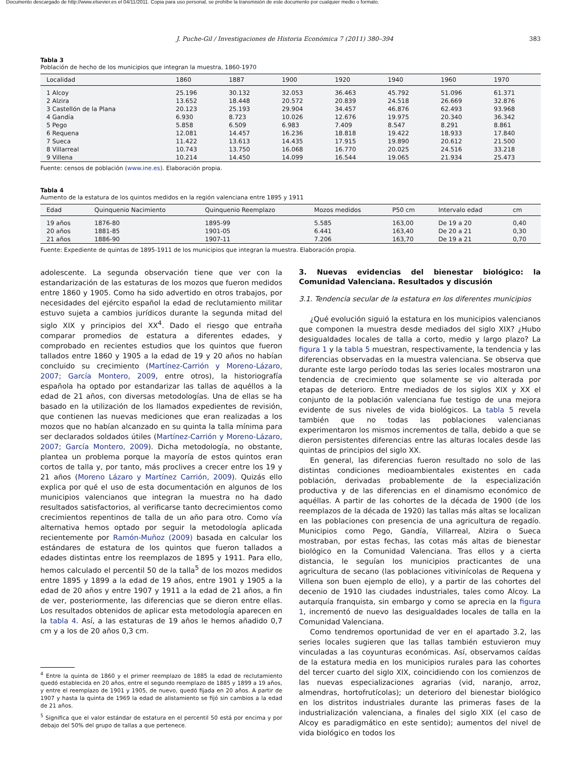Documento descargado de http://www.elsevier.es el 04/11/2011. Copia para uso personal, se prohíbe la transmisión de este documento por cualquier medio o formato.
J. Puche-Gil / Investigaciones de Historia Económica 7 (2011) 380–394 383
Tabla 3
Población de hecho de los municipios que integran la muestra, 1860-1970
| Localidad | 1860 | 1887 | 1900 | 1920 | 1940 | 1960 | 1970 |
| --- | --- | --- | --- | --- | --- | --- | --- |
| 1 Alcoy | 25.196 | 30.132 | 32.053 | 36.463 | 45.792 | 51.096 | 61.371 |
| 2 Alzira | 13.652 | 18.448 | 20.572 | 20.839 | 24.518 | 26.669 | 32.876 |
| 3 Castellón de la Plana | 20.123 | 25.193 | 29.904 | 34.457 | 46.876 | 62.493 | 93.968 |
| 4 Gandía | 6.930 | 8.723 | 10.026 | 12.676 | 19.975 | 20.340 | 36.342 |
| 5 Pego | 5.858 | 6.509 | 6.983 | 7.409 | 8.547 | 8.291 | 8.861 |
| 6 Requena | 12.081 | 14.457 | 16.236 | 18.818 | 19.422 | 18.933 | 17.840 |
| 7 Sueca | 11.422 | 13.613 | 14.435 | 17.915 | 19.890 | 20.612 | 21.500 |
| 8 Villarreal | 10.743 | 13.750 | 16.068 | 16.770 | 20.025 | 24.516 | 33.218 |
| 9 Villena | 10.214 | 14.450 | 14.099 | 16.544 | 19.065 | 21.934 | 25.473 |
Fuente: censos de población (www.ine.es). Elaboración propia.
Tabla 4
Aumento de la estatura de los quintos medidos en la región valenciana entre 1895 y 1911
| Edad | Quinquenio Nacimiento | Quinquenio Reemplazo | Mozos medidos | P50 cm | Intervalo edad | cm |
| --- | --- | --- | --- | --- | --- | --- |
| 19 años | 1876-80 | 1895-99 | 5.585 | 163,00 | De 19 a 20 | 0,40 |
| 20 años | 1881-85 | 1901-05 | 6.441 | 163,40 | De 20 a 21 | 0,30 |
| 21 años | 1886-90 | 1907-11 | 7.206 | 163,70 | De 19 a 21 | 0,70 |
Fuente: Expediente de quintas de 1895-1911 de los municipios que integran la muestra. Elaboración propia.
adolescente. La segunda observación tiene que ver con la estandarización de las estaturas de los mozos que fueron medidos entre 1860 y 1905. Como ha sido advertido en otros trabajos, por necesidades del ejército español la edad de reclutamiento militar estuvo sujeta a cambios jurídicos durante la segunda mitad del siglo XIX y principios del XX<sup>4</sup>. Dado el riesgo que entraña comparar promedios de estatura a diferentes edades, y comprobado en recientes estudios que los quintos que fueron tallados entre 1860 y 1905 a la edad de 19 y 20 años no habían concluido su crecimiento (Martínez-Carrión y Moreno-Lázaro, 2007; García Montero, 2009, entre otros), la historiografía española ha optado por estandarizar las tallas de aquéllos a la edad de 21 años, con diversas metodologías. Una de ellas se ha basado en la utilización de los llamados expedientes de revisión, que contienen las nuevas mediciones que eran realizadas a los mozos que no habían alcanzado en su quinta la talla mínima para ser declarados soldados útiles (Martínez-Carrión y Moreno-Lázaro, 2007; García Montero, 2009). Dicha metodología, no obstante, plantea un problema porque la mayoría de estos quintos eran cortos de talla y, por tanto, más proclives a crecer entre los 19 y 21 años (Moreno Lázaro y Martínez Carrión, 2009). Quizás ello explica por qué el uso de esta documentación en algunos de los municipios valencianos que integran la muestra no ha dado resultados satisfactorios, al verificarse tanto decrecimientos como crecimientos repentinos de talla de un año para otro. Como vía alternativa hemos optado por seguir la metodología aplicada recientemente por Ramón-Muñoz (2009) basada en calcular los estándares de estatura de los quintos que fueron tallados a edades distintas entre los reemplazos de 1895 y 1911. Para ello, hemos calculado el percentil 50 de la talla<sup>5</sup> de los mozos medidos entre 1895 y 1899 a la edad de 19 años, entre 1901 y 1905 a la edad de 20 años y entre 1907 y 1911 a la edad de 21 años, a fin de ver, posteriormente, las diferencias que se dieron entre ellas. Los resultados obtenidos de aplicar esta metodología aparecen en la tabla 4. Así, a las estaturas de 19 años le hemos añadido 0,7 cm y a los de 20 años 0,3 cm.
<sup>4</sup> Entre la quinta de 1860 y el primer reemplazo de 1885 la edad de reclutamiento quedó establecida en 20 años, entre el segundo reemplazo de 1885 y 1899 a 19 años, y entre el reemplazo de 1901 y 1905, de nuevo, quedó fijada en 20 años. A partir de 1907 y hasta la quinta de 1969 la edad de alistamiento se fijó sin cambios a la edad de 21 años.
<sup>5</sup> Significa que el valor estándar de estatura en el percentil 50 está por encima y por debajo del 50% del grupo de tallas a que pertenece.
3. Nuevas evidencias del bienestar biológico: la Comunidad Valenciana. Resultados y discusión
3.1. Tendencia secular de la estatura en los diferentes municipios
¿Qué evolución siguió la estatura en los municipios valencianos que componen la muestra desde mediados del siglo XIX? ¿Hubo desigualdades locales de talla a corto, medio y largo plazo? La figura 1 y la tabla 5 muestran, respectivamente, la tendencia y las diferencias observadas en la muestra valenciana. Se observa que durante este largo período todas las series locales mostraron una tendencia de crecimiento que solamente se vio alterada por etapas de deterioro. Entre mediados de los siglos XIX y XX el conjunto de la población valenciana fue testigo de una mejora evidente de sus niveles de vida biológicos. La tabla 5 revela también que no todas las poblaciones valencianas experimentaron los mismos incrementos de talla, debido a que se dieron persistentes diferencias entre las alturas locales desde las quintas de principios del siglo XX.
En general, las diferencias fueron resultado no solo de las distintas condiciones medioambientales existentes en cada población, derivadas probablemente de la especialización productiva y de las diferencias en el dinamismo económico de aquéllas. A partir de las cohortes de la década de 1900 (de los reemplazos de la década de 1920) las tallas más altas se localizan en las poblaciones con presencia de una agricultura de regadío. Municipios como Pego, Gandía, Villarreal, Alzira o Sueca mostraban, por estas fechas, las cotas más altas de bienestar biológico en la Comunidad Valenciana. Tras ellos y a cierta distancia, le seguían los municipios practicantes de una agricultura de secano (las poblaciones vitivinícolas de Requena y Villena son buen ejemplo de ello), y a partir de las cohortes del decenio de 1910 las ciudades industriales, tales como Alcoy. La autarquía franquista, sin embargo y como se aprecia en la figura 1, incrementó de nuevo las desigualdades locales de talla en la Comunidad Valenciana.
Como tendremos oportunidad de ver en el apartado 3.2, las series locales sugieren que las tallas también estuvieron muy vinculadas a las coyunturas económicas. Así, observamos caídas de la estatura media en los municipios rurales para las cohortes del tercer cuarto del siglo XIX, coincidiendo con los comienzos de las nuevas especializaciones agrarias (vid, naranjo, arroz, almendras, hortofrutícolas); un deterioro del bienestar biológico en los distritos industriales durante las primeras fases de la industrialización valenciana, a finales del siglo XIX (el caso de Alcoy es paradigmático en este sentido); aumentos del nivel de vida biológico en todos los